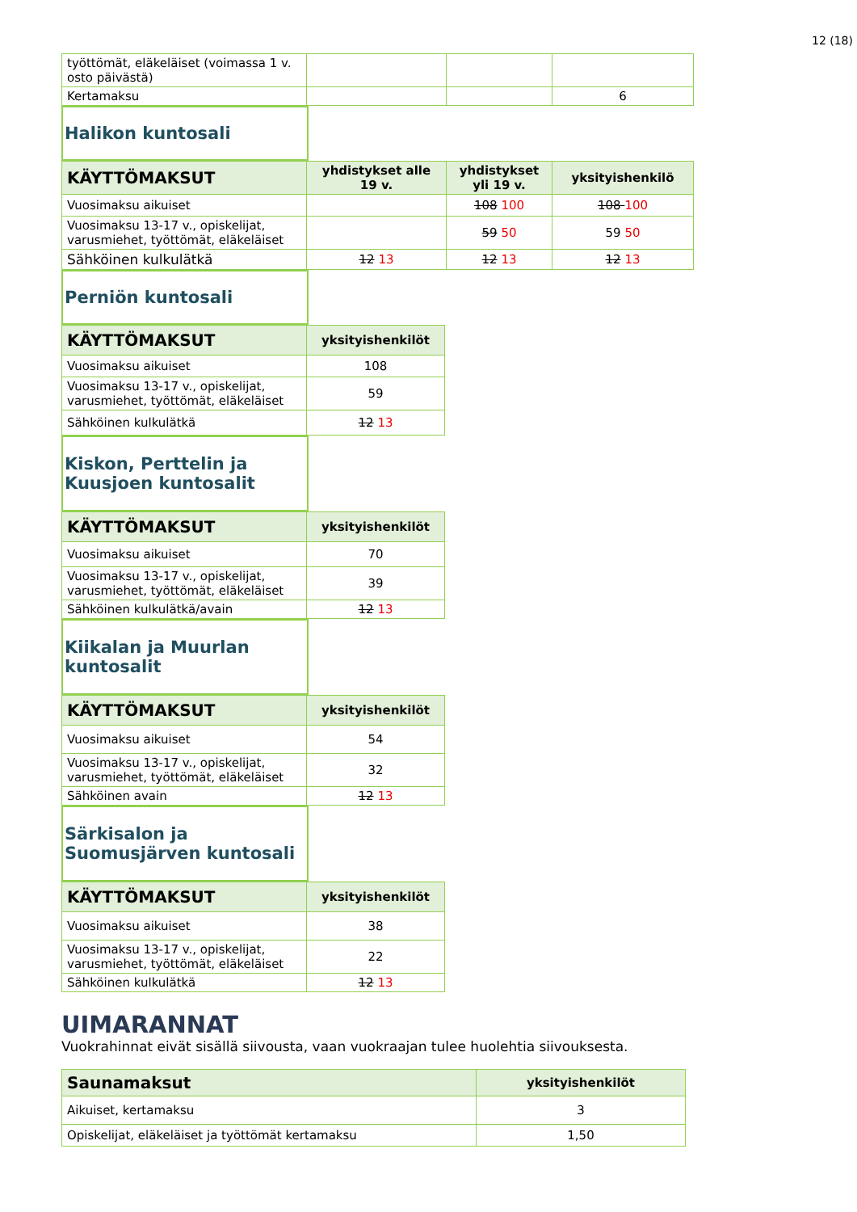12 (18)
| työttömät, eläkeläiset (voimassa 1 v. osto päivästä) | | | |
| Kertamaksu | | | 6 |
Halikon kuntosali
| KÄYTTÖMAKSUT | yhdistykset alle 19 v. | yhdistykset yli 19 v. | yksityishenkilö |
| --- | --- | --- | --- |
| Vuosimaksu aikuiset | | 108 100 | 108 100 |
| Vuosimaksu 13-17 v., opiskelijat, varusmiehet, työttömät, eläkeläiset | | 59 50 | 59 50 |
| Sähköinen kulkulätkä | 12 13 | 12 13 | 12 13 |
Perniön kuntosali
| KÄYTTÖMAKSUT | yksityishenkilöt |
| --- | --- |
| Vuosimaksu aikuiset | 108 |
| Vuosimaksu 13-17 v., opiskelijat, varusmiehet, työttömät, eläkeläiset | 59 |
| Sähköinen kulkulätkä | 12 13 |
Kiskon, Perttelin ja Kuusjoen kuntosalit
| KÄYTTÖMAKSUT | yksityishenkilöt |
| --- | --- |
| Vuosimaksu aikuiset | 70 |
| Vuosimaksu 13-17 v., opiskelijat, varusmiehet, työttömät, eläkeläiset | 39 |
| Sähköinen kulkulätkä/avain | 12 13 |
Kiikalan ja Muurlan kuntosalit
| KÄYTTÖMAKSUT | yksityishenkilöt |
| --- | --- |
| Vuosimaksu aikuiset | 54 |
| Vuosimaksu 13-17 v., opiskelijat, varusmiehet, työttömät, eläkeläiset | 32 |
| Sähköinen avain | 12 13 |
Särkisalon ja Suomusjärven kuntosali
| KÄYTTÖMAKSUT | yksityishenkilöt |
| --- | --- |
| Vuosimaksu aikuiset | 38 |
| Vuosimaksu 13-17 v., opiskelijat, varusmiehet, työttömät, eläkeläiset | 22 |
| Sähköinen kulkulätkä | 12 13 |
UIMARANNAT
Vuokrahinnat eivät sisällä siivousta, vaan vuokraajan tulee huolehtia siivouksesta.
| Saunamaksut | yksityishenkilöt |
| --- | --- |
| Aikuiset, kertamaksu | 3 |
| Opiskelijat, eläkeläiset ja työttömät kertamaksu | 1,50 |